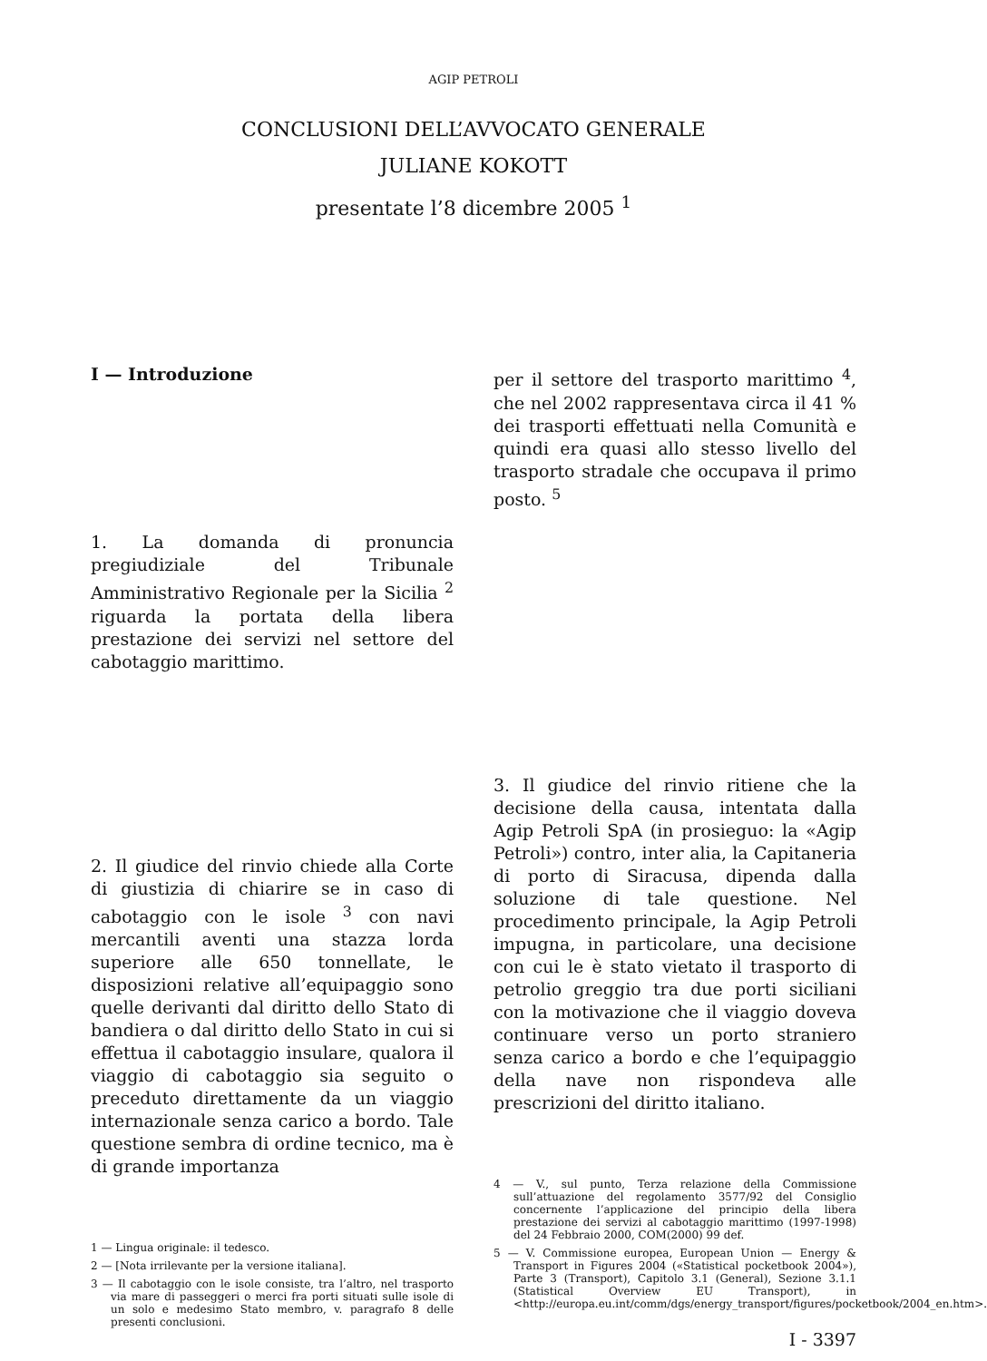AGIP PETROLI
CONCLUSIONI DELL’AVVOCATO GENERALE
JULIANE KOKOTT
presentate l’8 dicembre 2005 <sup>1</sup>
I — Introduzione
1. La domanda di pronuncia pregiudiziale del Tribunale Amministrativo Regionale per la Sicilia <sup>2</sup> riguarda la portata della libera prestazione dei servizi nel settore del cabotaggio marittimo.
2. Il giudice del rinvio chiede alla Corte di giustizia di chiarire se in caso di cabotaggio con le isole <sup>3</sup> con navi mercantili aventi una stazza lorda superiore alle 650 tonnellate, le disposizioni relative all’equipaggio sono quelle derivanti dal diritto dello Stato di bandiera o dal diritto dello Stato in cui si effettua il cabotaggio insulare, qualora il viaggio di cabotaggio sia seguito o preceduto direttamente da un viaggio internazionale senza carico a bordo. Tale questione sembra di ordine tecnico, ma è di grande importanza
1 — Lingua originale: il tedesco.
2 — [Nota irrilevante per la versione italiana].
3 — Il cabotaggio con le isole consiste, tra l’altro, nel trasporto via mare di passeggeri o merci fra porti situati sulle isole di un solo e medesimo Stato membro, v. paragrafo 8 delle presenti conclusioni.
per il settore del trasporto marittimo <sup>4</sup>, che nel 2002 rappresentava circa il 41 % dei trasporti effettuati nella Comunità e quindi era quasi allo stesso livello del trasporto stradale che occupava il primo posto. <sup>5</sup>
3. Il giudice del rinvio ritiene che la decisione della causa, intentata dalla Agip Petroli SpA (in prosieguo: la «Agip Petroli») contro, inter alia, la Capitaneria di porto di Siracusa, dipenda dalla soluzione di tale questione. Nel procedimento principale, la Agip Petroli impugna, in particolare, una decisione con cui le è stato vietato il trasporto di petrolio greggio tra due porti siciliani con la motivazione che il viaggio doveva continuare verso un porto straniero senza carico a bordo e che l’equipaggio della nave non rispondeva alle prescrizioni del diritto italiano.
4 — V., sul punto, Terza relazione della Commissione sull’attuazione del regolamento 3577/92 del Consiglio concernente l’applicazione del principio della libera prestazione dei servizi al cabotaggio marittimo (1997-1998) del 24 Febbraio 2000, COM(2000) 99 def.
5 — V. Commissione europea, European Union — Energy & Transport in Figures 2004 («Statistical pocketbook 2004»), Parte 3 (Transport), Capitolo 3.1 (General), Sezione 3.1.1 (Statistical Overview EU Transport), in <http://europa.eu.int/comm/dgs/energy_transport/figures/pocketbook/2004_en.htm>.
I - 3397